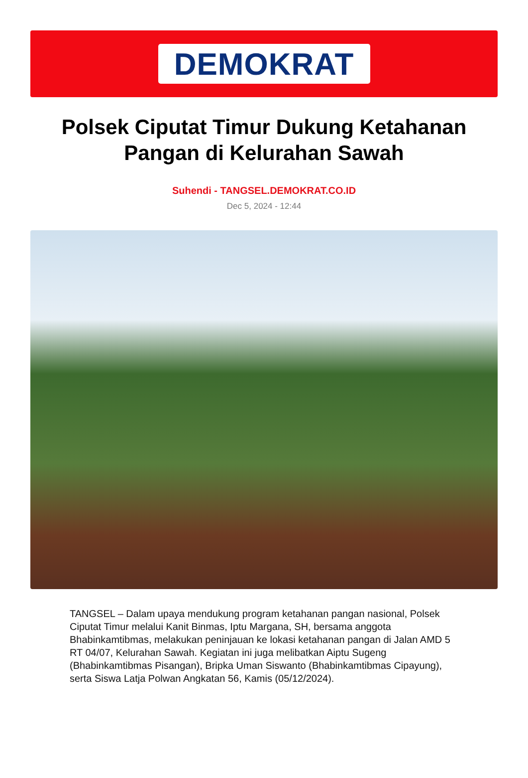DEMOKRAT
Polsek Ciputat Timur Dukung Ketahanan Pangan di Kelurahan Sawah
Suhendi - TANGSEL.DEMOKRAT.CO.ID
Dec 5, 2024 - 12:44
TANGSEL – Dalam upaya mendukung program ketahanan pangan nasional, Polsek Ciputat Timur melalui Kanit Binmas, Iptu Margana, SH, bersama anggota Bhabinkamtibmas, melakukan peninjauan ke lokasi ketahanan pangan di Jalan AMD 5 RT 04/07, Kelurahan Sawah. Kegiatan ini juga melibatkan Aiptu Sugeng (Bhabinkamtibmas Pisangan), Bripka Uman Siswanto (Bhabinkamtibmas Cipayung), serta Siswa Latja Polwan Angkatan 56, Kamis (05/12/2024).